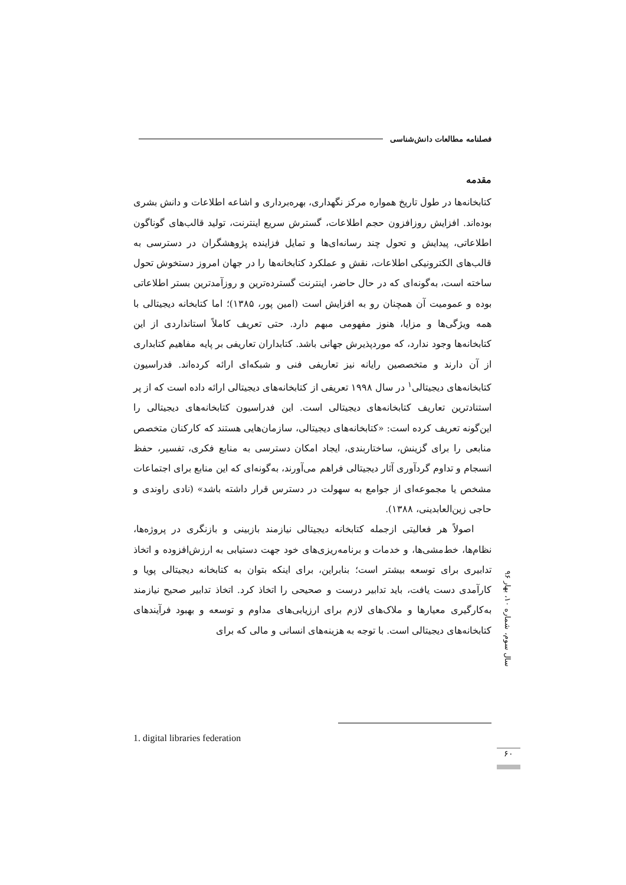فصلنامه مطالعات دانش‌شناسی
مقدمه
کتابخانه‌ها در طول تاریخ همواره مرکز نگهداری، بهره‌برداری و اشاعه اطلاعات و دانش بشری بوده‌اند. افزایش روزافزون حجم اطلاعات، گسترش سریع اینترنت، تولید قالب‌های گوناگون اطلاعاتی، پیدایش و تحول چند رسانه‌ای‌ها و تمایل فزاینده پژوهشگران در دسترسی به قالب‌های الکترونیکی اطلاعات، نقش و عملکرد کتابخانه‌ها را در جهان امروز دستخوش تحول ساخته است، به‌گونه‌ای که در حال حاضر، اینترنت گسترده‌ترین و روزآمدترین بستر اطلاعاتی بوده و عمومیت آن همچنان رو به افزایش است (امین پور، ۱۳۸۵)؛ اما کتابخانه دیجیتالی با همه ویژگی‌ها و مزایا، هنوز مفهومی مبهم دارد. حتی تعریف کاملاً استانداردی از این کتابخانه‌ها وجود ندارد، که موردپذیرش جهانی باشد. کتابداران تعاریفی بر پایه مفاهیم کتابداری از آن دارند و متخصصین رایانه نیز تعاریفی فنی و شبکه‌ای ارائه کرده‌اند. فدراسیون کتابخانه‌های دیجیتالی<sup>۱</sup> در سال ۱۹۹۸ تعریفی از کتابخانه‌های دیجیتالی ارائه داده است که از پر استنادترین تعاریف کتابخانه‌های دیجیتالی است. این فدراسیون کتابخانه‌های دیجیتالی را این‌گونه تعریف کرده است: «کتابخانه‌های دیجیتالی، سازمان‌هایی هستند که کارکنان متخصص منابعی را برای گزینش، ساختاربندی، ایجاد امکان دسترسی به منابع فکری، تفسیر، حفظ انسجام و تداوم گردآوری آثار دیجیتالی فراهم می‌آورند، به‌گونه‌ای که این منابع برای اجتماعات مشخص یا مجموعه‌ای از جوامع به سهولت در دسترس قرار داشته باشد» (نادی راوندی و حاجی زین‌العابدینی، ۱۳۸۸).
اصولاً هر فعالیتی ازجمله کتابخانه دیجیتالی نیازمند بازبینی و بازنگری در پروژه‌ها، نظام‌ها، خط‌مشی‌ها، و خدمات و برنامه‌ریزی‌های خود جهت دستیابی به ارزش‌افزوده و اتخاذ تدابیری برای توسعه بیشتر است؛ بنابراین، برای اینکه بتوان به کتابخانه دیجیتالی پویا و کارآمدی دست یافت، باید تدابیر درست و صحیحی را اتخاذ کرد. اتخاذ تدابیر صحیح نیازمند به‌کارگیری معیارها و ملاک‌های لازم برای ارزیابی‌های مداوم و توسعه و بهبود فرآیندهای کتابخانه‌های دیجیتالی است. با توجه به هزینه‌های انسانی و مالی که برای
سال سوم، شماره ۱۰، بهار ۹۶
1. digital libraries federation
۶۰